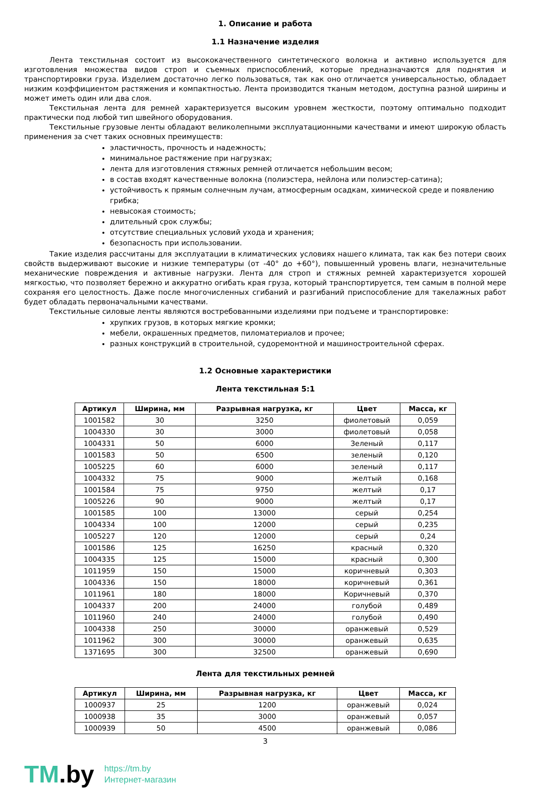1. Описание и работа
1.1 Назначение изделия
Лента текстильная состоит из высококачественного синтетического волокна и активно используется для изготовления множества видов строп и съемных приспособлений, которые предназначаются для поднятия и транспортировки груза. Изделием достаточно легко пользоваться, так как оно отличается универсальностью, обладает низким коэффициентом растяжения и компактностью. Лента производится тканым методом, доступна разной ширины и может иметь один или два слоя.
Текстильная лента для ремней характеризуется высоким уровнем жесткости, поэтому оптимально подходит практически под любой тип швейного оборудования.
Текстильные грузовые ленты обладают великолепными эксплуатационными качествами и имеют широкую область применения за счет таких основных преимуществ:
эластичность, прочность и надежность;
минимальное растяжение при нагрузках;
лента для изготовления стяжных ремней отличается небольшим весом;
в состав входят качественные волокна (полиэстера, нейлона или полиэстер-сатина);
устойчивость к прямым солнечным лучам, атмосферным осадкам, химической среде и появлению грибка;
невысокая стоимость;
длительный срок службы;
отсутствие специальных условий ухода и хранения;
безопасность при использовании.
Такие изделия рассчитаны для эксплуатации в климатических условиях нашего климата, так как без потери своих свойств выдерживают высокие и низкие температуры (от -40° до +60°), повышенный уровень влаги, незначительные механические повреждения и активные нагрузки. Лента для строп и стяжных ремней характеризуется хорошей мягкостью, что позволяет бережно и аккуратно огибать края груза, который транспортируется, тем самым в полной мере сохраняя его целостность. Даже после многочисленных сгибаний и разгибаний приспособление для такелажных работ будет обладать первоначальными качествами.
Текстильные силовые ленты являются востребованными изделиями при подъеме и транспортировке:
хрупких грузов, в которых мягкие кромки;
мебели, окрашенных предметов, пиломатериалов и прочее;
разных конструкций в строительной, судоремонтной и машиностроительной сферах.
1.2 Основные характеристики
Лента текстильная 5:1
| Артикул | Ширина, мм | Разрывная нагрузка, кг | Цвет | Масса, кг |
| --- | --- | --- | --- | --- |
| 1001582 | 30 | 3250 | фиолетовый | 0,059 |
| 1004330 | 30 | 3000 | фиолетовый | 0,058 |
| 1004331 | 50 | 6000 | Зеленый | 0,117 |
| 1001583 | 50 | 6500 | зеленый | 0,120 |
| 1005225 | 60 | 6000 | зеленый | 0,117 |
| 1004332 | 75 | 9000 | желтый | 0,168 |
| 1001584 | 75 | 9750 | желтый | 0,17 |
| 1005226 | 90 | 9000 | желтый | 0,17 |
| 1001585 | 100 | 13000 | серый | 0,254 |
| 1004334 | 100 | 12000 | серый | 0,235 |
| 1005227 | 120 | 12000 | серый | 0,24 |
| 1001586 | 125 | 16250 | красный | 0,320 |
| 1004335 | 125 | 15000 | красный | 0,300 |
| 1011959 | 150 | 15000 | коричневый | 0,303 |
| 1004336 | 150 | 18000 | коричневый | 0,361 |
| 1011961 | 180 | 18000 | Коричневый | 0,370 |
| 1004337 | 200 | 24000 | голубой | 0,489 |
| 1011960 | 240 | 24000 | голубой | 0,490 |
| 1004338 | 250 | 30000 | оранжевый | 0,529 |
| 1011962 | 300 | 30000 | оранжевый | 0,635 |
| 1371695 | 300 | 32500 | оранжевый | 0,690 |
Лента для текстильных ремней
| Артикул | Ширина, мм | Разрывная нагрузка, кг | Цвет | Масса, кг |
| --- | --- | --- | --- | --- |
| 1000937 | 25 | 1200 | оранжевый | 0,024 |
| 1000938 | 35 | 3000 | оранжевый | 0,057 |
| 1000939 | 50 | 4500 | оранжевый | 0,086 |
3
TM.by
https://tm.by
Интернет-магазин